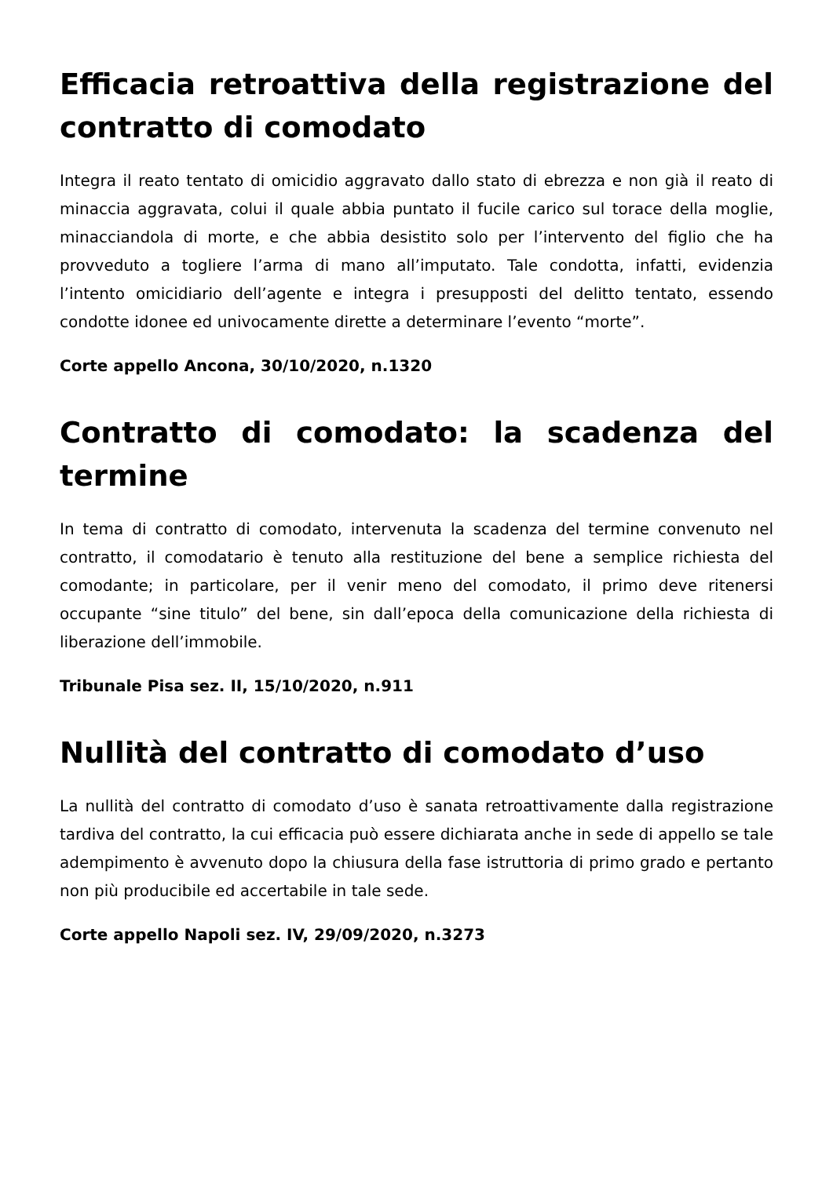Efficacia retroattiva della registrazione del contratto di comodato
Integra il reato tentato di omicidio aggravato dallo stato di ebrezza e non già il reato di minaccia aggravata, colui il quale abbia puntato il fucile carico sul torace della moglie, minacciandola di morte, e che abbia desistito solo per l’intervento del figlio che ha provveduto a togliere l’arma di mano all’imputato. Tale condotta, infatti, evidenzia l’intento omicidiario dell’agente e integra i presupposti del delitto tentato, essendo condotte idonee ed univocamente dirette a determinare l’evento “morte”.
Corte appello Ancona, 30/10/2020, n.1320
Contratto di comodato: la scadenza del termine
In tema di contratto di comodato, intervenuta la scadenza del termine convenuto nel contratto, il comodatario è tenuto alla restituzione del bene a semplice richiesta del comodante; in particolare, per il venir meno del comodato, il primo deve ritenersi occupante “sine titulo” del bene, sin dall’epoca della comunicazione della richiesta di liberazione dell’immobile.
Tribunale Pisa sez. II, 15/10/2020, n.911
Nullità del contratto di comodato d’uso
La nullità del contratto di comodato d’uso è sanata retroattivamente dalla registrazione tardiva del contratto, la cui efficacia può essere dichiarata anche in sede di appello se tale adempimento è avvenuto dopo la chiusura della fase istruttoria di primo grado e pertanto non più producibile ed accertabile in tale sede.
Corte appello Napoli sez. IV, 29/09/2020, n.3273